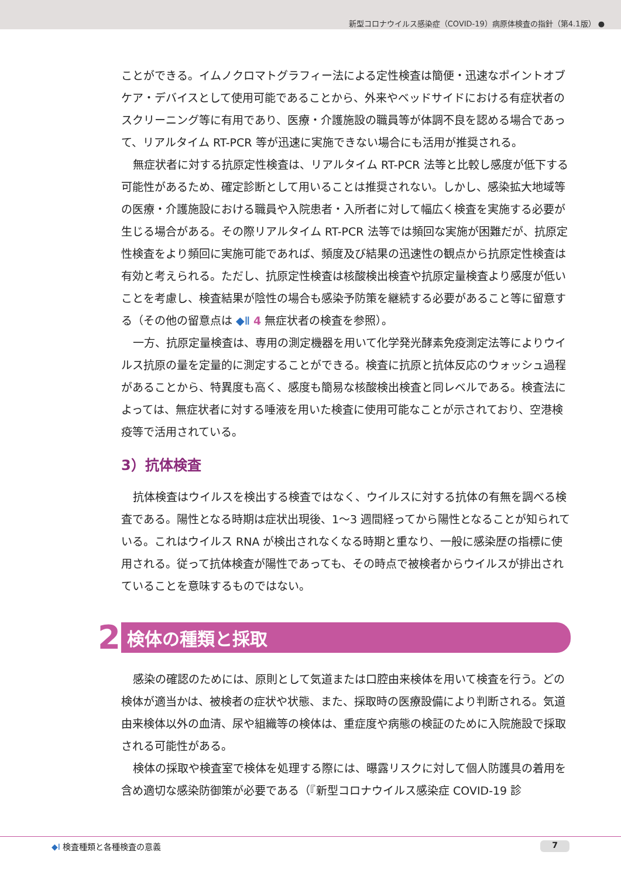新型コロナウイルス感染症（COVID-19）病原体検査の指針（第4.1版） ●
ことができる。イムノクロマトグラフィー法による定性検査は簡便・迅速なポイントオブケア・デバイスとして使用可能であることから、外来やベッドサイドにおける有症状者のスクリーニング等に有用であり、医療・介護施設の職員等が体調不良を認める場合であって、リアルタイム RT-PCR 等が迅速に実施できない場合にも活用が推奨される。
無症状者に対する抗原定性検査は、リアルタイム RT-PCR 法等と比較し感度が低下する可能性があるため、確定診断として用いることは推奨されない。しかし、感染拡大地域等の医療・介護施設における職員や入院患者・入所者に対して幅広く検査を実施する必要が生じる場合がある。その際リアルタイム RT-PCR 法等では頻回な実施が困難だが、抗原定性検査をより頻回に実施可能であれば、頻度及び結果の迅速性の観点から抗原定性検査は有効と考えられる。ただし、抗原定性検査は核酸検出検査や抗原定量検査より感度が低いことを考慮し、検査結果が陰性の場合も感染予防策を継続する必要があること等に留意する（その他の留意点は ◆Ⅱ 4 無症状者の検査を参照）。
一方、抗原定量検査は、専用の測定機器を用いて化学発光酵素免疫測定法等によりウイルス抗原の量を定量的に測定することができる。検査に抗原と抗体反応のウォッシュ過程があることから、特異度も高く、感度も簡易な核酸検出検査と同レベルである。検査法によっては、無症状者に対する唾液を用いた検査に使用可能なことが示されており、空港検疫等で活用されている。
3）抗体検査
抗体検査はウイルスを検出する検査ではなく、ウイルスに対する抗体の有無を調べる検査である。陽性となる時期は症状出現後、1〜3 週間経ってから陽性となることが知られている。これはウイルス RNA が検出されなくなる時期と重なり、一般に感染歴の指標に使用される。従って抗体検査が陽性であっても、その時点で被検者からウイルスが排出されていることを意味するものではない。
2
検体の種類と採取
感染の確認のためには、原則として気道または口腔由来検体を用いて検査を行う。どの検体が適当かは、被検者の症状や状態、また、採取時の医療設備により判断される。気道由来検体以外の血清、尿や組織等の検体は、重症度や病態の検証のために入院施設で採取される可能性がある。
検体の採取や検査室で検体を処理する際には、曝露リスクに対して個人防護具の着用を含め適切な感染防御策が必要である（『新型コロナウイルス感染症 COVID-19 診
◆Ⅰ 検査種類と各種検査の意義 7